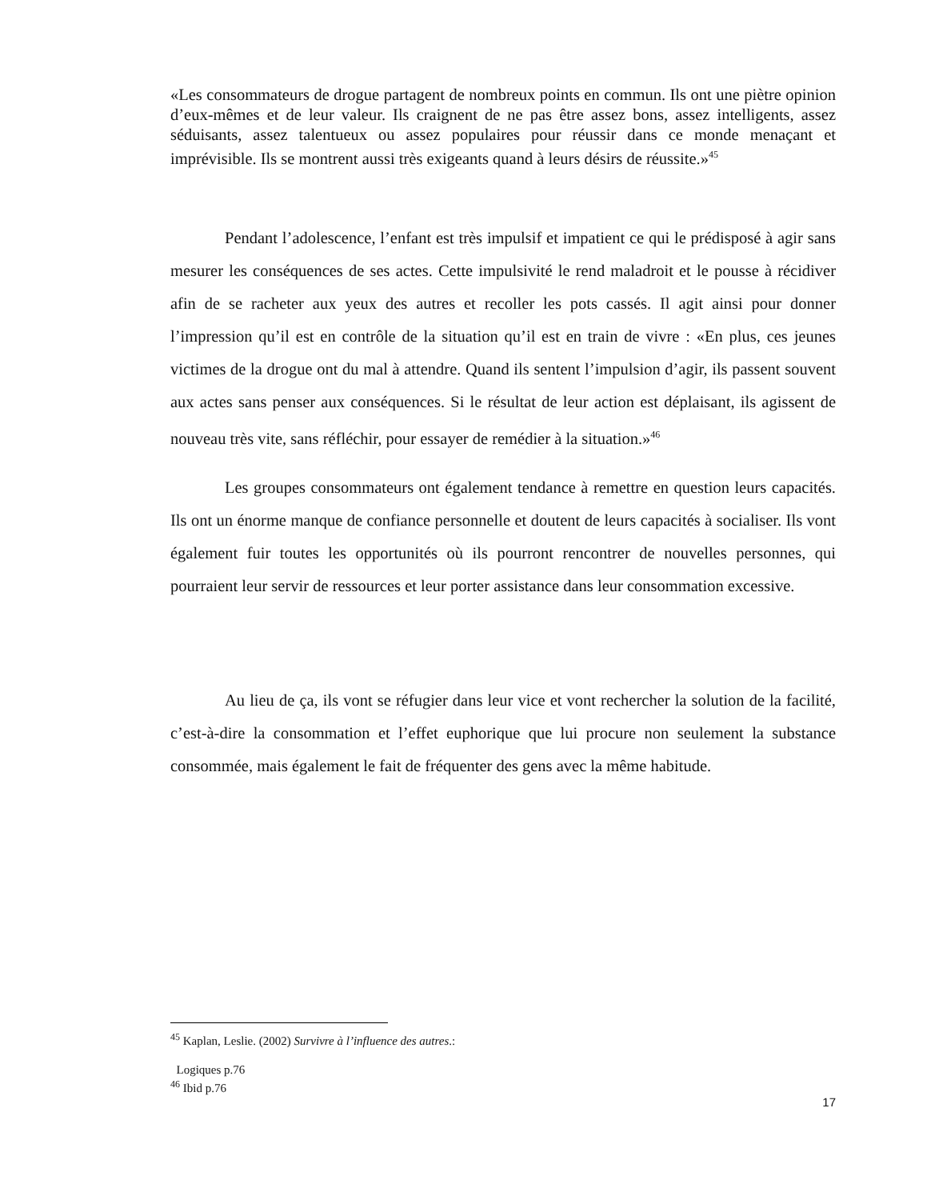«Les consommateurs de drogue partagent de nombreux points en commun. Ils ont une piètre opinion d’eux-mêmes et de leur valeur. Ils craignent de ne pas être assez bons, assez intelligents, assez séduisants, assez talentueux ou assez populaires pour réussir dans ce monde menaçant et imprévisible. Ils se montrent aussi très exigeants quand à leurs désirs de réussite.»<sup>45</sup>
Pendant l’adolescence, l’enfant est très impulsif et impatient ce qui le prédisposé à agir sans mesurer les conséquences de ses actes. Cette impulsivité le rend maladroit et le pousse à récidiver afin de se racheter aux yeux des autres et recoller les pots cassés. Il agit ainsi pour donner l’impression qu’il est en contrôle de la situation qu’il est en train de vivre : «En plus, ces jeunes victimes de la drogue ont du mal à attendre. Quand ils sentent l’impulsion d’agir, ils passent souvent aux actes sans penser aux conséquences. Si le résultat de leur action est déplaisant, ils agissent de nouveau très vite, sans réfléchir, pour essayer de remédier à la situation.»<sup>46</sup>
Les groupes consommateurs ont également tendance à remettre en question leurs capacités. Ils ont un énorme manque de confiance personnelle et doutent de leurs capacités à socialiser. Ils vont également fuir toutes les opportunités où ils pourront rencontrer de nouvelles personnes, qui pourraient leur servir de ressources et leur porter assistance dans leur consommation excessive.
Au lieu de ça, ils vont se réfugier dans leur vice et vont rechercher la solution de la facilité, c’est-à-dire la consommation et l’effet euphorique que lui procure non seulement la substance consommée, mais également le fait de fréquenter des gens avec la même habitude.
<sup>45</sup> Kaplan, Leslie. (2002) Survivre à l’influence des autres.:
Logiques p.76
<sup>46</sup> Ibid p.76
17